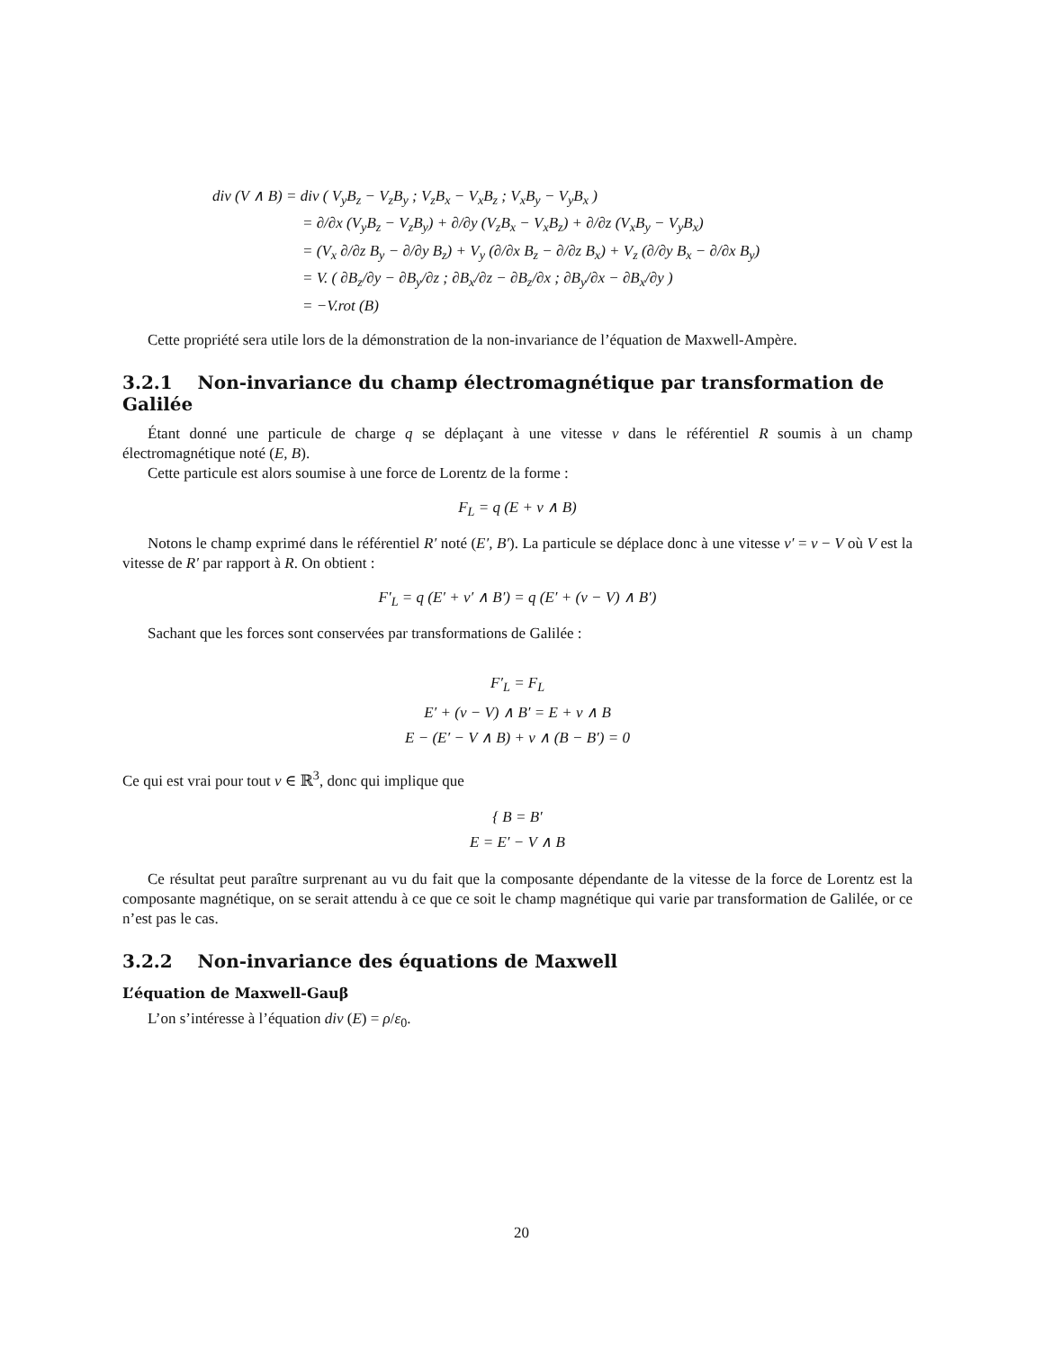div (V ∧ B) = div ( V<sub>y</sub>B<sub>z</sub> − V<sub>z</sub>B<sub>y</sub> ; V<sub>z</sub>B<sub>x</sub> − V<sub>x</sub>B<sub>z</sub> ; V<sub>x</sub>B<sub>y</sub> − V<sub>y</sub>B<sub>x</sub> )
= ∂/∂x (V<sub>y</sub>B<sub>z</sub> − V<sub>z</sub>B<sub>y</sub>) + ∂/∂y (V<sub>z</sub>B<sub>x</sub> − V<sub>x</sub>B<sub>z</sub>) + ∂/∂z (V<sub>x</sub>B<sub>y</sub> − V<sub>y</sub>B<sub>x</sub>)
= (V<sub>x</sub> ∂/∂z B<sub>y</sub> − ∂/∂y B<sub>z</sub>) + V<sub>y</sub> (∂/∂x B<sub>z</sub> − ∂/∂z B<sub>x</sub>) + V<sub>z</sub> (∂/∂y B<sub>x</sub> − ∂/∂x B<sub>y</sub>)
= V. ( ∂B<sub>z</sub>/∂y − ∂B<sub>y</sub>/∂z ; ∂B<sub>x</sub>/∂z − ∂B<sub>z</sub>/∂x ; ∂B<sub>y</sub>/∂x − ∂B<sub>x</sub>/∂y )
= −V.rot (B)
Cette propriété sera utile lors de la démonstration de la non-invariance de l’équation de Maxwell-Ampère.
3.2.1 Non-invariance du champ électromagnétique par transformation de Galilée
Étant donné une particule de charge q se déplaçant à une vitesse v dans le référentiel R soumis à un champ électromagnétique noté (E, B).
Cette particule est alors soumise à une force de Lorentz de la forme :
F<sub>L</sub> = q (E + v ∧ B)
Notons le champ exprimé dans le référentiel R′ noté (E′, B′). La particule se déplace donc à une vitesse v′ = v − V où V est la vitesse de R′ par rapport à R. On obtient :
F′<sub>L</sub> = q (E′ + v′ ∧ B′) = q (E′ + (v − V) ∧ B′)
Sachant que les forces sont conservées par transformations de Galilée :
F′<sub>L</sub> = F<sub>L</sub>
E′ + (v − V) ∧ B′ = E + v ∧ B
E − (E′ − V ∧ B) + v ∧ (B − B′) = 0
Ce qui est vrai pour tout v ∈ ℝ<sup>3</sup>, donc qui implique que
{ B = B′
E = E′ − V ∧ B
Ce résultat peut paraître surprenant au vu du fait que la composante dépendante de la vitesse de la force de Lorentz est la composante magnétique, on se serait attendu à ce que ce soit le champ magnétique qui varie par transformation de Galilée, or ce n’est pas le cas.
3.2.2 Non-invariance des équations de Maxwell
L’équation de Maxwell-Gauβ
L’on s’intéresse à l’équation div (E) = ρ/ε<sub>0</sub>.
20